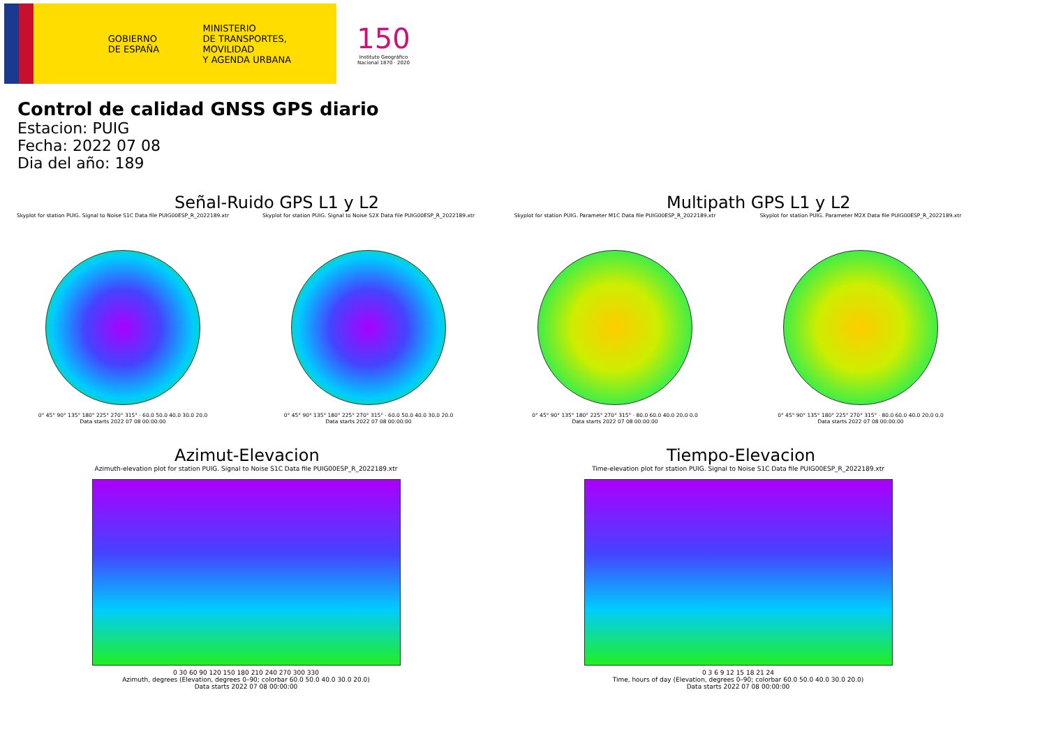GOBIERNO
DE ESPAÑA
MINISTERIO
DE TRANSPORTES, MOVILIDAD
Y AGENDA URBANA
150
Instituto Geográfico Nacional 1870 · 2020
Control de calidad GNSS GPS diario
Estacion: PUIG
Fecha: 2022 07 08
Dia del año: 189
Señal-Ruido GPS L1 y L2
Skyplot for station PUIG. Signal to Noise S1C Data file PUIG00ESP_R_2022189.xtr
0° 45° 90° 135° 180° 225° 270° 315° · 60.0 50.0 40.0 30.0 20.0
Data starts 2022 07 08 00:00:00
Skyplot for station PUIG. Signal to Noise S2X Data file PUIG00ESP_R_2022189.xtr
0° 45° 90° 135° 180° 225° 270° 315° · 60.0 50.0 40.0 30.0 20.0
Data starts 2022 07 08 00:00:00
Multipath GPS L1 y L2
Skyplot for station PUIG. Parameter M1C Data file PUIG00ESP_R_2022189.xtr
0° 45° 90° 135° 180° 225° 270° 315° · 80.0 60.0 40.0 20.0 0.0
Data starts 2022 07 08 00:00:00
Skyplot for station PUIG. Parameter M2X Data file PUIG00ESP_R_2022189.xtr
0° 45° 90° 135° 180° 225° 270° 315° · 80.0 60.0 40.0 20.0 0.0
Data starts 2022 07 08 00:00:00
Azimut-Elevacion
Azimuth-elevation plot for station PUIG. Signal to Noise S1C Data file PUIG00ESP_R_2022189.xtr
0 30 60 90 120 150 180 210 240 270 300 330
Azimuth, degrees (Elevation, degrees 0–90; colorbar 60.0 50.0 40.0 30.0 20.0)
Data starts 2022 07 08 00:00:00
Tiempo-Elevacion
Time-elevation plot for station PUIG. Signal to Noise S1C Data file PUIG00ESP_R_2022189.xtr
0 3 6 9 12 15 18 21 24
Time, hours of day (Elevation, degrees 0–90; colorbar 60.0 50.0 40.0 30.0 20.0)
Data starts 2022 07 08 00:00:00